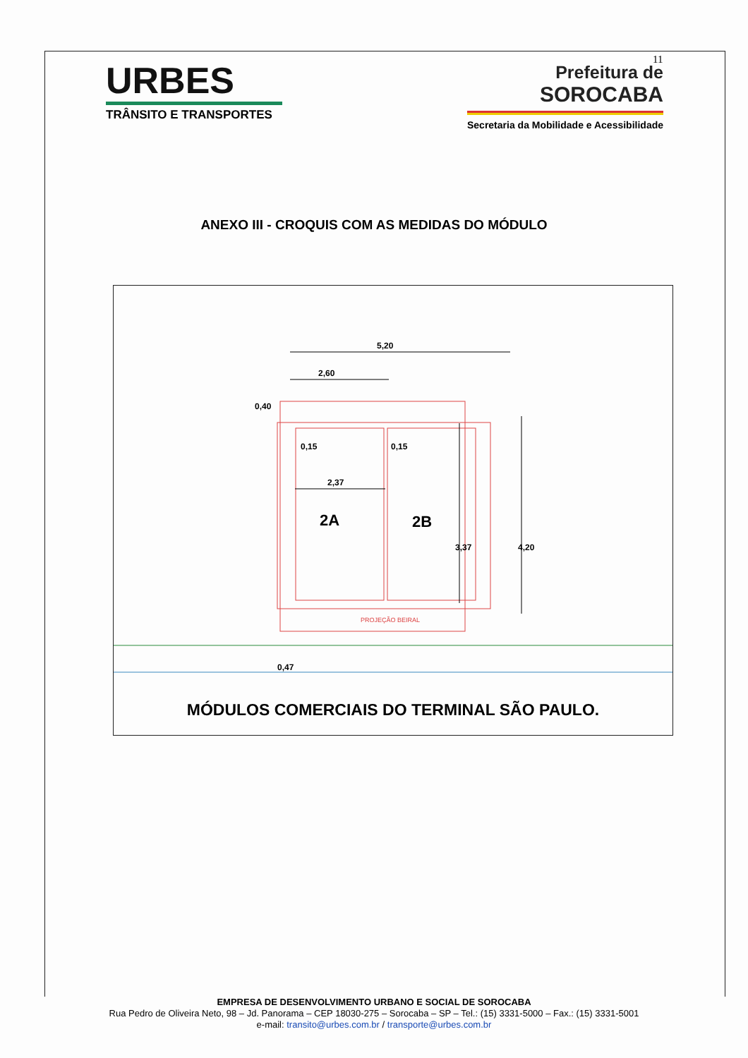11
URBES
TRÂNSITO E TRANSPORTES
Prefeitura de
SOROCABA
Secretaria da Mobilidade e Acessibilidade
ANEXO III - CROQUIS COM AS MEDIDAS DO MÓDULO
5,20
2,60
0,40
0,15
0,15
2,37
2A
2B
3,37
4,20
PROJEÇÃO BEIRAL
0,47
MÓDULOS COMERCIAIS DO TERMINAL SÃO PAULO.
EMPRESA DE DESENVOLVIMENTO URBANO E SOCIAL DE SOROCABA
Rua Pedro de Oliveira Neto, 98 – Jd. Panorama – CEP 18030-275 – Sorocaba – SP – Tel.: (15) 3331-5000 – Fax.: (15) 3331-5001
e-mail: transito@urbes.com.br / transporte@urbes.com.br